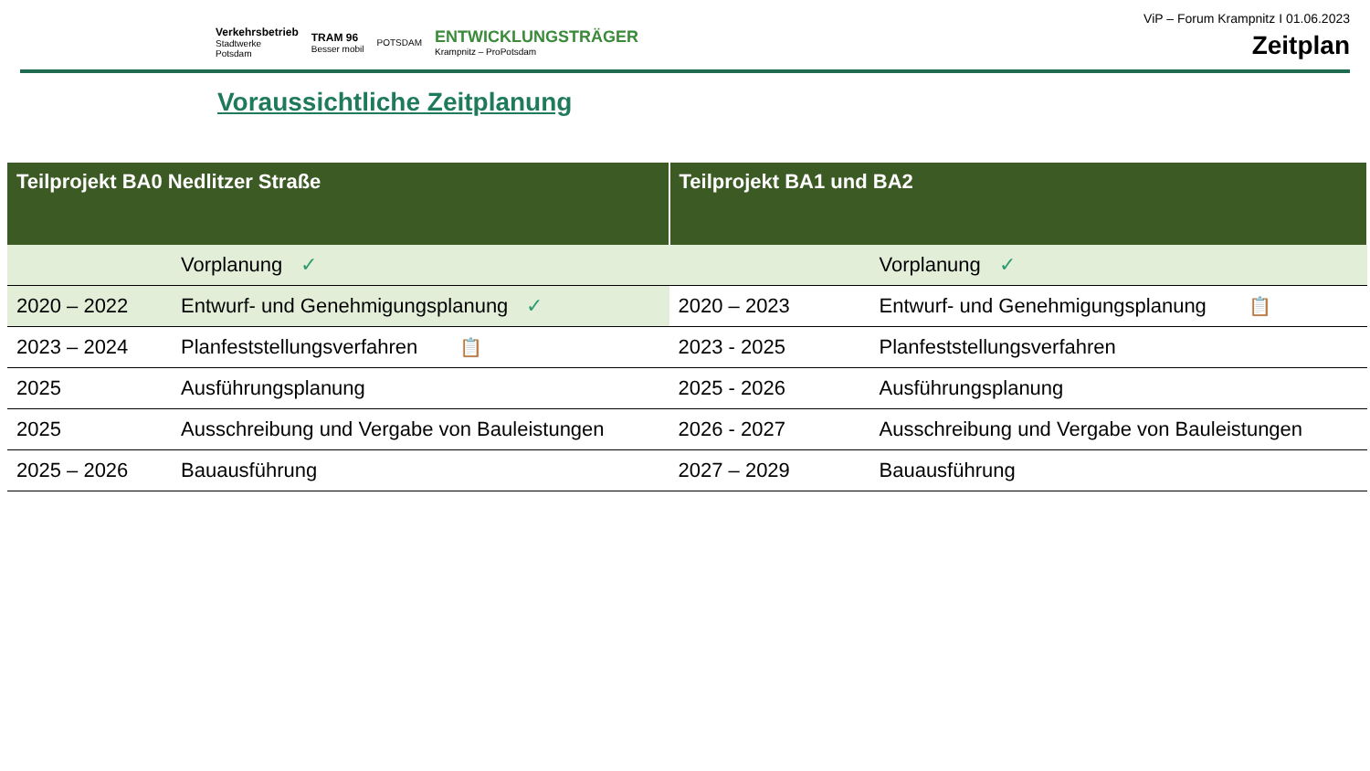Verkehrsbetrieb
Stadtwerke
Potsdam
TRAM 96
Besser mobil
POTSDAM
ENTWICKLUNGSTRÄGER
Krampnitz – ProPotsdam
ViP – Forum Krampnitz I 01.06.2023
Zeitplan
Voraussichtliche Zeitplanung
| Teilprojekt BA0 Nedlitzer Straße | | Teilprojekt BA1 und BA2 | |
| --- | --- | --- | --- |
| | Vorplanung ✓ | | Vorplanung ✓ |
| 2020 – 2022 | Entwurf- und Genehmigungsplanung ✓ | 2020 – 2023 | Entwurf- und Genehmigungsplanung 📋 |
| 2023 – 2024 | Planfeststellungsverfahren 📋 | 2023 - 2025 | Planfeststellungsverfahren |
| 2025 | Ausführungsplanung | 2025 - 2026 | Ausführungsplanung |
| 2025 | Ausschreibung und Vergabe von Bauleistungen | 2026 - 2027 | Ausschreibung und Vergabe von Bauleistungen |
| 2025 – 2026 | Bauausführung | 2027 – 2029 | Bauausführung |